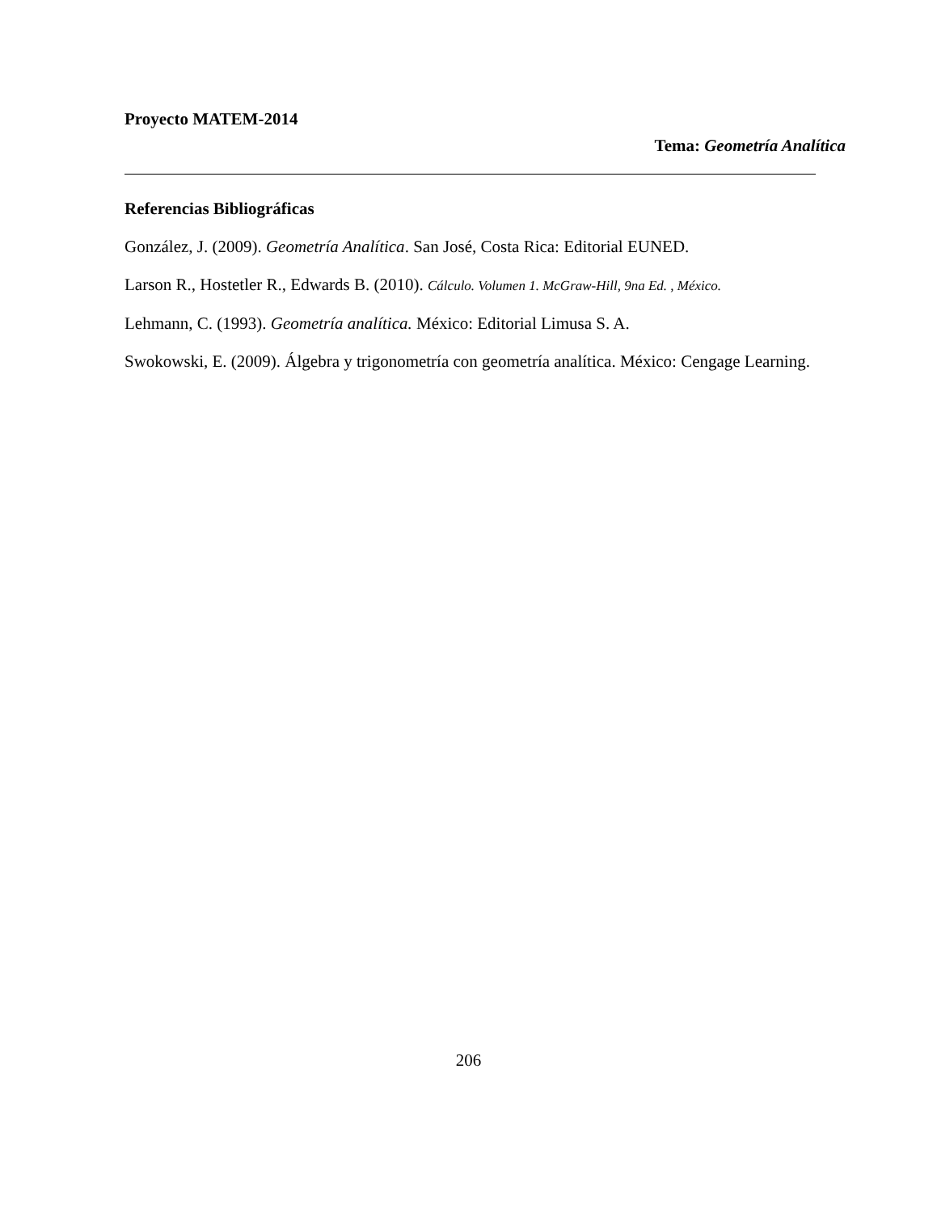Proyecto MATEM-2014
Tema: Geometría Analítica
Referencias Bibliográficas
González, J. (2009). Geometría Analítica. San José, Costa Rica: Editorial EUNED.
Larson R., Hostetler R., Edwards B. (2010). Cálculo. Volumen 1. McGraw-Hill, 9na Ed. , México.
Lehmann, C. (1993). Geometría analítica. México: Editorial Limusa S. A.
Swokowski, E. (2009). Álgebra y trigonometría con geometría analítica. México: Cengage Learning.
206